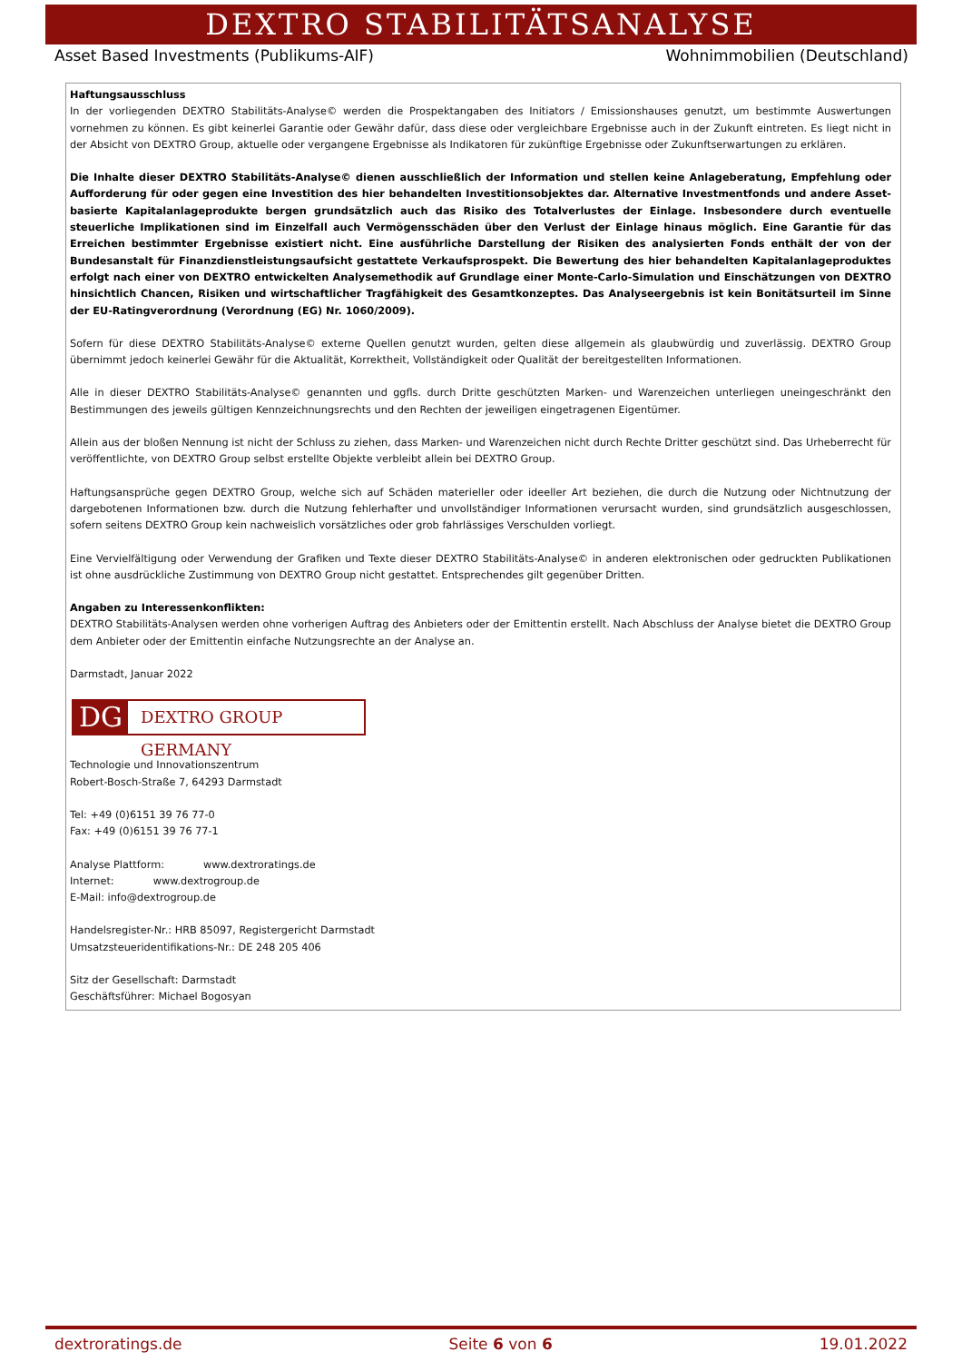DEXTRO STABILITÄTSANALYSE
Asset Based Investments (Publikums-AIF) Wohnimmobilien (Deutschland)
Haftungsausschluss
In der vorliegenden DEXTRO Stabilitäts-Analyse© werden die Prospektangaben des Initiators / Emissionshauses genutzt, um bestimmte Auswertungen vornehmen zu können. Es gibt keinerlei Garantie oder Gewähr dafür, dass diese oder vergleichbare Ergebnisse auch in der Zukunft eintreten. Es liegt nicht in der Absicht von DEXTRO Group, aktuelle oder vergangene Ergebnisse als Indikatoren für zukünftige Ergebnisse oder Zukunftserwartungen zu erklären.
Die Inhalte dieser DEXTRO Stabilitäts-Analyse© dienen ausschließlich der Information und stellen keine Anlageberatung, Empfehlung oder Aufforderung für oder gegen eine Investition des hier behandelten Investitionsobjektes dar. Alternative Investmentfonds und andere Asset-basierte Kapitalanlageprodukte bergen grundsätzlich auch das Risiko des Totalverlustes der Einlage. Insbesondere durch eventuelle steuerliche Implikationen sind im Einzelfall auch Vermögensschäden über den Verlust der Einlage hinaus möglich. Eine Garantie für das Erreichen bestimmter Ergebnisse existiert nicht. Eine ausführliche Darstellung der Risiken des analysierten Fonds enthält der von der Bundesanstalt für Finanzdienstleistungsaufsicht gestattete Verkaufsprospekt. Die Bewertung des hier behandelten Kapitalanlageproduktes erfolgt nach einer von DEXTRO entwickelten Analysemethodik auf Grundlage einer Monte-Carlo-Simulation und Einschätzungen von DEXTRO hinsichtlich Chancen, Risiken und wirtschaftlicher Tragfähigkeit des Gesamtkonzeptes. Das Analyseergebnis ist kein Bonitätsurteil im Sinne der EU-Ratingverordnung (Verordnung (EG) Nr. 1060/2009).
Sofern für diese DEXTRO Stabilitäts-Analyse© externe Quellen genutzt wurden, gelten diese allgemein als glaubwürdig und zuverlässig. DEXTRO Group übernimmt jedoch keinerlei Gewähr für die Aktualität, Korrektheit, Vollständigkeit oder Qualität der bereitgestellten Informationen.
Alle in dieser DEXTRO Stabilitäts-Analyse© genannten und ggfls. durch Dritte geschützten Marken- und Warenzeichen unterliegen uneingeschränkt den Bestimmungen des jeweils gültigen Kennzeichnungsrechts und den Rechten der jeweiligen eingetragenen Eigentümer.
Allein aus der bloßen Nennung ist nicht der Schluss zu ziehen, dass Marken- und Warenzeichen nicht durch Rechte Dritter geschützt sind. Das Urheberrecht für veröffentlichte, von DEXTRO Group selbst erstellte Objekte verbleibt allein bei DEXTRO Group.
Haftungsansprüche gegen DEXTRO Group, welche sich auf Schäden materieller oder ideeller Art beziehen, die durch die Nutzung oder Nichtnutzung der dargebotenen Informationen bzw. durch die Nutzung fehlerhafter und unvollständiger Informationen verursacht wurden, sind grundsätzlich ausgeschlossen, sofern seitens DEXTRO Group kein nachweislich vorsätzliches oder grob fahrlässiges Verschulden vorliegt.
Eine Vervielfältigung oder Verwendung der Grafiken und Texte dieser DEXTRO Stabilitäts-Analyse© in anderen elektronischen oder gedruckten Publikationen ist ohne ausdrückliche Zustimmung von DEXTRO Group nicht gestattet. Entsprechendes gilt gegenüber Dritten.
Angaben zu Interessenkonflikten:
DEXTRO Stabilitäts-Analysen werden ohne vorherigen Auftrag des Anbieters oder der Emittentin erstellt. Nach Abschluss der Analyse bietet die DEXTRO Group dem Anbieter oder der Emittentin einfache Nutzungsrechte an der Analyse an.
Darmstadt, Januar 2022
DG
DEXTRO GROUP GERMANY
Technologie und Innovationszentrum
Robert-Bosch-Straße 7, 64293 Darmstadt
Tel: +49 (0)6151 39 76 77-0
Fax: +49 (0)6151 39 76 77-1
Analyse Plattform: www.dextroratings.de
Internet: www.dextrogroup.de
E-Mail: info@dextrogroup.de
Handelsregister-Nr.: HRB 85097, Registergericht Darmstadt
Umsatzsteueridentifikations-Nr.: DE 248 205 406
Sitz der Gesellschaft: Darmstadt
Geschäftsführer: Michael Bogosyan
dextroratings.de Seite 6 von 6 19.01.2022